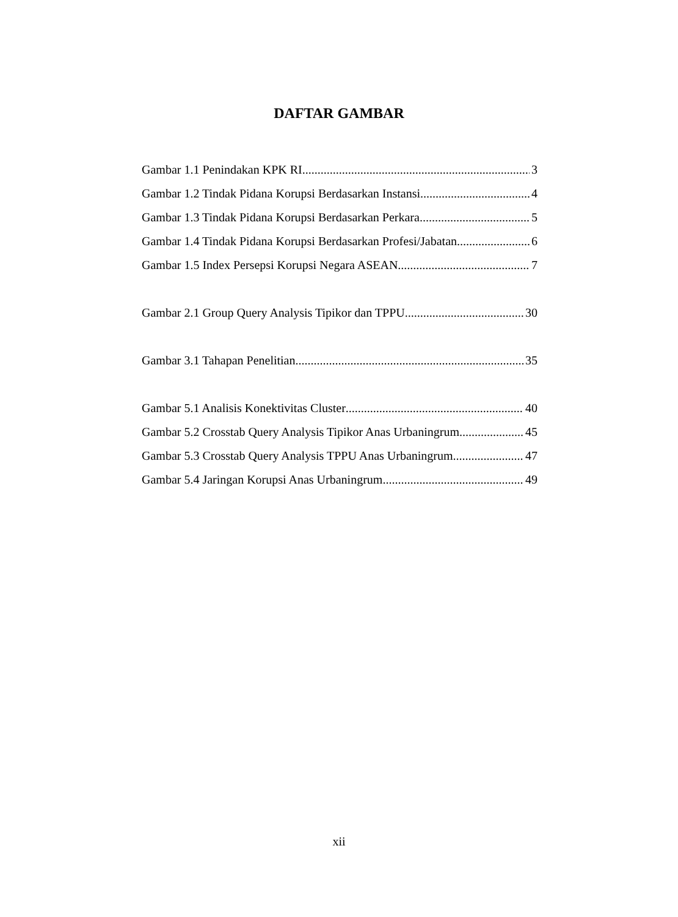DAFTAR GAMBAR
Gambar 1.1 Penindakan KPK RI 3
Gambar 1.2 Tindak Pidana Korupsi Berdasarkan Instansi 4
Gambar 1.3 Tindak Pidana Korupsi Berdasarkan Perkara 5
Gambar 1.4 Tindak Pidana Korupsi Berdasarkan Profesi/Jabatan 6
Gambar 1.5 Index Persepsi Korupsi Negara ASEAN 7
Gambar 2.1 Group Query Analysis Tipikor dan TPPU 30
Gambar 3.1 Tahapan Penelitian 35
Gambar 5.1 Analisis Konektivitas Cluster 40
Gambar 5.2 Crosstab Query Analysis Tipikor Anas Urbaningrum 45
Gambar 5.3 Crosstab Query Analysis TPPU Anas Urbaningrum 47
Gambar 5.4 Jaringan Korupsi Anas Urbaningrum 49
xii